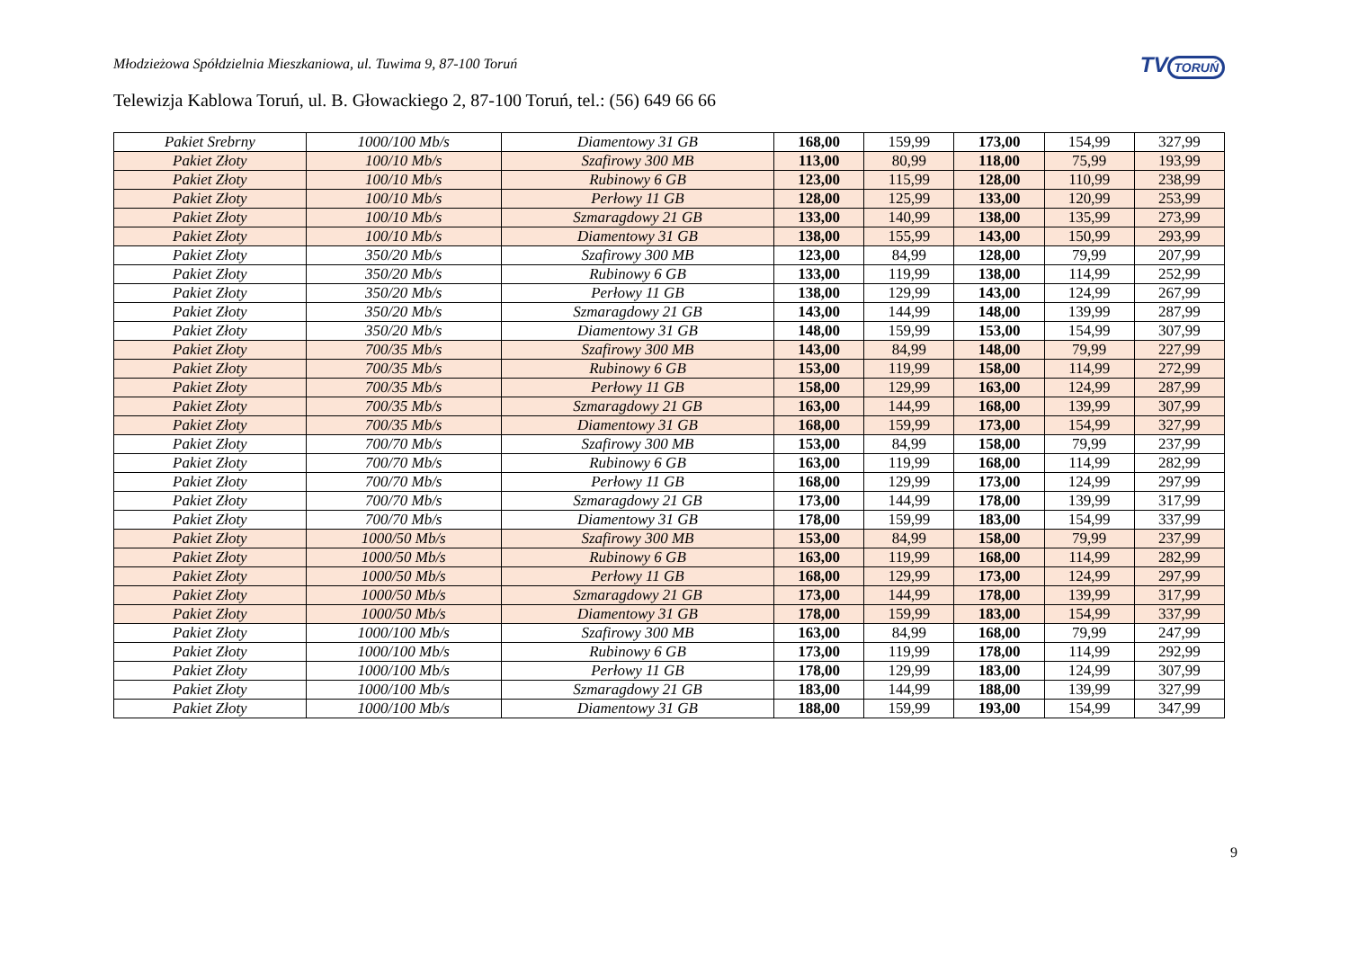TV TORUŃ
Młodzieżowa Spółdzielnia Mieszkaniowa, ul. Tuwima 9, 87-100 Toruń
Telewizja Kablowa Toruń, ul. B. Głowackiego 2, 87-100 Toruń, tel.: (56) 649 66 66
| Pakiet Srebrny | 1000/100 Mb/s | Diamentowy 31 GB | 168,00 | 159,99 | 173,00 | 154,99 | 327,99 |
| Pakiet Złoty | 100/10 Mb/s | Szafirowy 300 MB | 113,00 | 80,99 | 118,00 | 75,99 | 193,99 |
| Pakiet Złoty | 100/10 Mb/s | Rubinowy 6 GB | 123,00 | 115,99 | 128,00 | 110,99 | 238,99 |
| Pakiet Złoty | 100/10 Mb/s | Perłowy 11 GB | 128,00 | 125,99 | 133,00 | 120,99 | 253,99 |
| Pakiet Złoty | 100/10 Mb/s | Szmaragdowy 21 GB | 133,00 | 140,99 | 138,00 | 135,99 | 273,99 |
| Pakiet Złoty | 100/10 Mb/s | Diamentowy 31 GB | 138,00 | 155,99 | 143,00 | 150,99 | 293,99 |
| Pakiet Złoty | 350/20 Mb/s | Szafirowy 300 MB | 123,00 | 84,99 | 128,00 | 79,99 | 207,99 |
| Pakiet Złoty | 350/20 Mb/s | Rubinowy 6 GB | 133,00 | 119,99 | 138,00 | 114,99 | 252,99 |
| Pakiet Złoty | 350/20 Mb/s | Perłowy 11 GB | 138,00 | 129,99 | 143,00 | 124,99 | 267,99 |
| Pakiet Złoty | 350/20 Mb/s | Szmaragdowy 21 GB | 143,00 | 144,99 | 148,00 | 139,99 | 287,99 |
| Pakiet Złoty | 350/20 Mb/s | Diamentowy 31 GB | 148,00 | 159,99 | 153,00 | 154,99 | 307,99 |
| Pakiet Złoty | 700/35 Mb/s | Szafirowy 300 MB | 143,00 | 84,99 | 148,00 | 79,99 | 227,99 |
| Pakiet Złoty | 700/35 Mb/s | Rubinowy 6 GB | 153,00 | 119,99 | 158,00 | 114,99 | 272,99 |
| Pakiet Złoty | 700/35 Mb/s | Perłowy 11 GB | 158,00 | 129,99 | 163,00 | 124,99 | 287,99 |
| Pakiet Złoty | 700/35 Mb/s | Szmaragdowy 21 GB | 163,00 | 144,99 | 168,00 | 139,99 | 307,99 |
| Pakiet Złoty | 700/35 Mb/s | Diamentowy 31 GB | 168,00 | 159,99 | 173,00 | 154,99 | 327,99 |
| Pakiet Złoty | 700/70 Mb/s | Szafirowy 300 MB | 153,00 | 84,99 | 158,00 | 79,99 | 237,99 |
| Pakiet Złoty | 700/70 Mb/s | Rubinowy 6 GB | 163,00 | 119,99 | 168,00 | 114,99 | 282,99 |
| Pakiet Złoty | 700/70 Mb/s | Perłowy 11 GB | 168,00 | 129,99 | 173,00 | 124,99 | 297,99 |
| Pakiet Złoty | 700/70 Mb/s | Szmaragdowy 21 GB | 173,00 | 144,99 | 178,00 | 139,99 | 317,99 |
| Pakiet Złoty | 700/70 Mb/s | Diamentowy 31 GB | 178,00 | 159,99 | 183,00 | 154,99 | 337,99 |
| Pakiet Złoty | 1000/50 Mb/s | Szafirowy 300 MB | 153,00 | 84,99 | 158,00 | 79,99 | 237,99 |
| Pakiet Złoty | 1000/50 Mb/s | Rubinowy 6 GB | 163,00 | 119,99 | 168,00 | 114,99 | 282,99 |
| Pakiet Złoty | 1000/50 Mb/s | Perłowy 11 GB | 168,00 | 129,99 | 173,00 | 124,99 | 297,99 |
| Pakiet Złoty | 1000/50 Mb/s | Szmaragdowy 21 GB | 173,00 | 144,99 | 178,00 | 139,99 | 317,99 |
| Pakiet Złoty | 1000/50 Mb/s | Diamentowy 31 GB | 178,00 | 159,99 | 183,00 | 154,99 | 337,99 |
| Pakiet Złoty | 1000/100 Mb/s | Szafirowy 300 MB | 163,00 | 84,99 | 168,00 | 79,99 | 247,99 |
| Pakiet Złoty | 1000/100 Mb/s | Rubinowy 6 GB | 173,00 | 119,99 | 178,00 | 114,99 | 292,99 |
| Pakiet Złoty | 1000/100 Mb/s | Perłowy 11 GB | 178,00 | 129,99 | 183,00 | 124,99 | 307,99 |
| Pakiet Złoty | 1000/100 Mb/s | Szmaragdowy 21 GB | 183,00 | 144,99 | 188,00 | 139,99 | 327,99 |
| Pakiet Złoty | 1000/100 Mb/s | Diamentowy 31 GB | 188,00 | 159,99 | 193,00 | 154,99 | 347,99 |
9